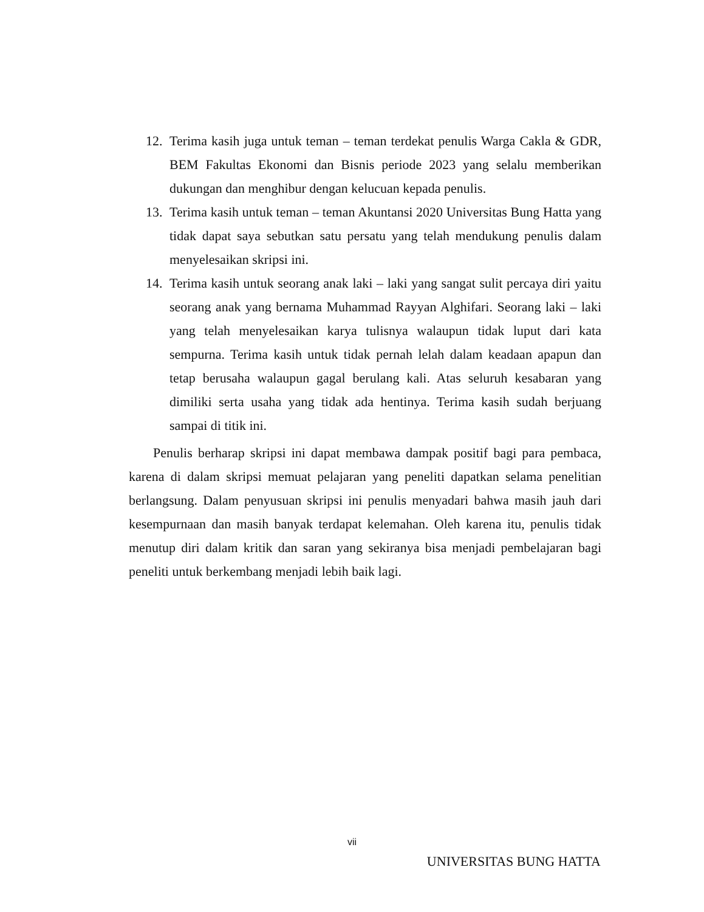12. Terima kasih juga untuk teman – teman terdekat penulis Warga Cakla & GDR, BEM Fakultas Ekonomi dan Bisnis periode 2023 yang selalu memberikan dukungan dan menghibur dengan kelucuan kepada penulis.
13. Terima kasih untuk teman – teman Akuntansi 2020 Universitas Bung Hatta yang tidak dapat saya sebutkan satu persatu yang telah mendukung penulis dalam menyelesaikan skripsi ini.
14. Terima kasih untuk seorang anak laki – laki yang sangat sulit percaya diri yaitu seorang anak yang bernama Muhammad Rayyan Alghifari. Seorang laki – laki yang telah menyelesaikan karya tulisnya walaupun tidak luput dari kata sempurna. Terima kasih untuk tidak pernah lelah dalam keadaan apapun dan tetap berusaha walaupun gagal berulang kali. Atas seluruh kesabaran yang dimiliki serta usaha yang tidak ada hentinya. Terima kasih sudah berjuang sampai di titik ini.
Penulis berharap skripsi ini dapat membawa dampak positif bagi para pembaca, karena di dalam skripsi memuat pelajaran yang peneliti dapatkan selama penelitian berlangsung. Dalam penyusuan skripsi ini penulis menyadari bahwa masih jauh dari kesempurnaan dan masih banyak terdapat kelemahan. Oleh karena itu, penulis tidak menutup diri dalam kritik dan saran yang sekiranya bisa menjadi pembelajaran bagi peneliti untuk berkembang menjadi lebih baik lagi.
vii
UNIVERSITAS BUNG HATTA